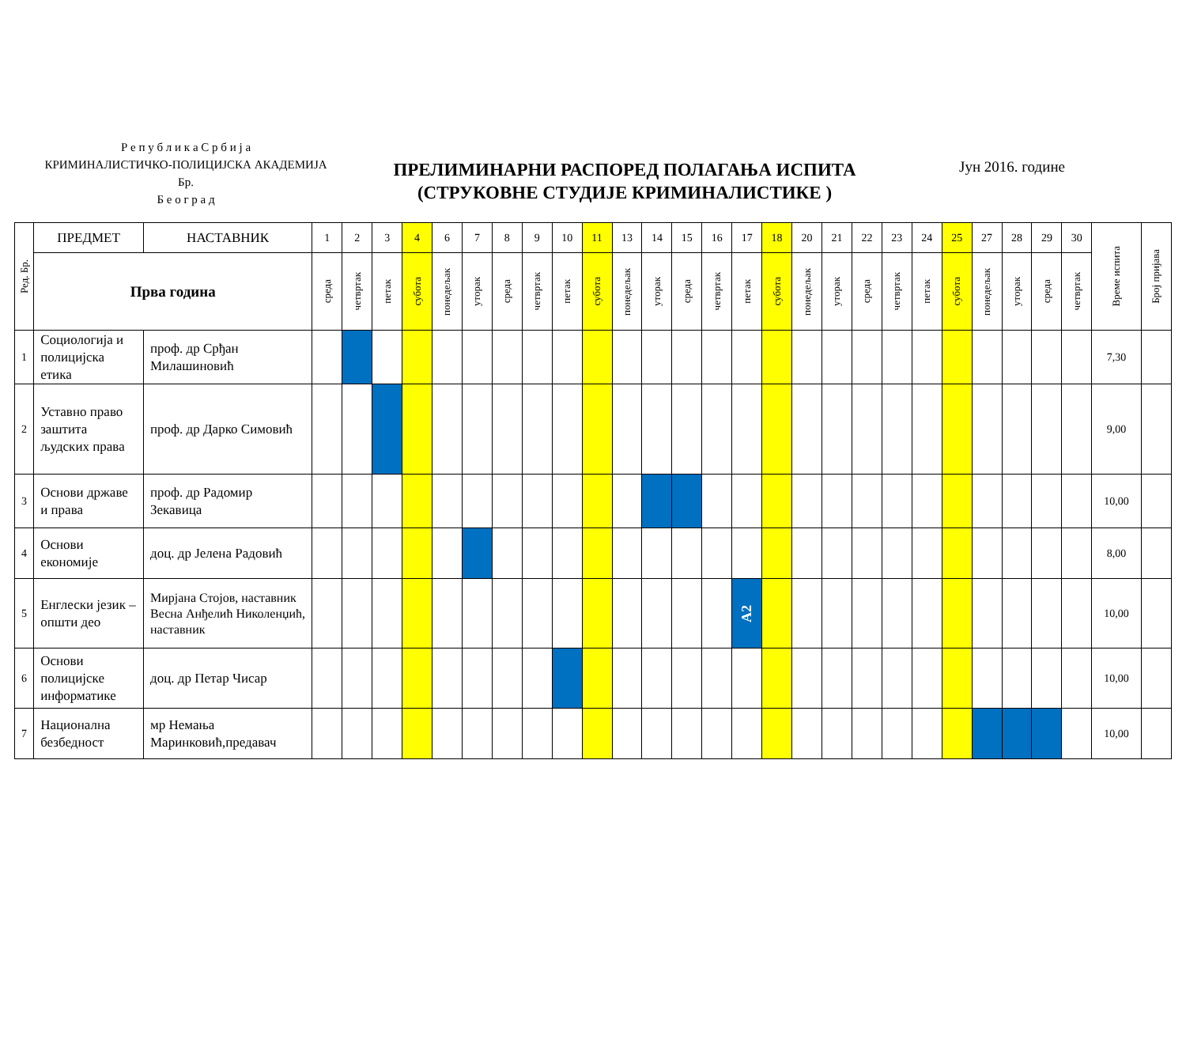Р е п у б л и к а С р б и ј а
КРИМИНАЛИСТИЧКО-ПОЛИЦИЈСКА АКАДЕМИЈА
Бр.
Б е о г р а д
ПРЕЛИМИНАРНИ РАСПОРЕД ПОЛАГАЊА ИСПИТА
(СТРУКОВНЕ СТУДИЈЕ КРИМИНАЛИСТИКЕ )
Јун 2016. године
| Ред. Бр. | ПРЕДМЕТ | НАСТАВНИК | 1 | 2 | 3 | 4 | 6 | 7 | 8 | 9 | 10 | 11 | 13 | 14 | 15 | 16 | 17 | 18 | 20 | 21 | 22 | 23 | 24 | 25 | 27 | 28 | 29 | 30 | Време испита | Број пријава |
| --- | --- | --- | --- | --- | --- | --- | --- | --- | --- | --- | --- | --- | --- | --- | --- | --- | --- | --- | --- | --- | --- | --- | --- | --- | --- | --- | --- | --- | --- | --- |
| | Прва година | | среда | четвртак | петак | субота | понедељак | уторак | среда | четвртак | петак | субота | понедељак | уторак | среда | четвртак | петак | субота | понедељак | уторак | среда | четвртак | петак | субота | понедељак | уторак | среда | четвртак | | |
| 1 | Социологија и полицијска етика | проф. др Срђан Милашиновић | | | | | | | | | | | | | | | | | | | | | | | | | | | 7,30 | |
| 2 | Уставно право заштита људских права | проф. др Дарко Симовић | | | | | | | | | | | | | | | | | | | | | | | | | | | 9,00 | |
| 3 | Основи државе и права | проф. др Радомир Зекавица | | | | | | | | | | | | | | | | | | | | | | | | | | | 10,00 | |
| 4 | Основи економије | доц. др Јелена Радовић | | | | | | | | | | | | | | | | | | | | | | | | | | | 8,00 | |
| 5 | Енглески језик – општи део | Мирјана Стојов, наставник Весна Анђелић Николенџић, наставник | | | | | | | | | | | | | | | А2 | | | | | | | | | | | | 10,00 | |
| 6 | Основи полицијске информатике | доц. др Петар Чисар | | | | | | | | | | | | | | | | | | | | | | | | | | | 10,00 | |
| 7 | Национална безбедност | мр Немања Маринковић,предавач | | | | | | | | | | | | | | | | | | | | | | | | | | | 10,00 | |